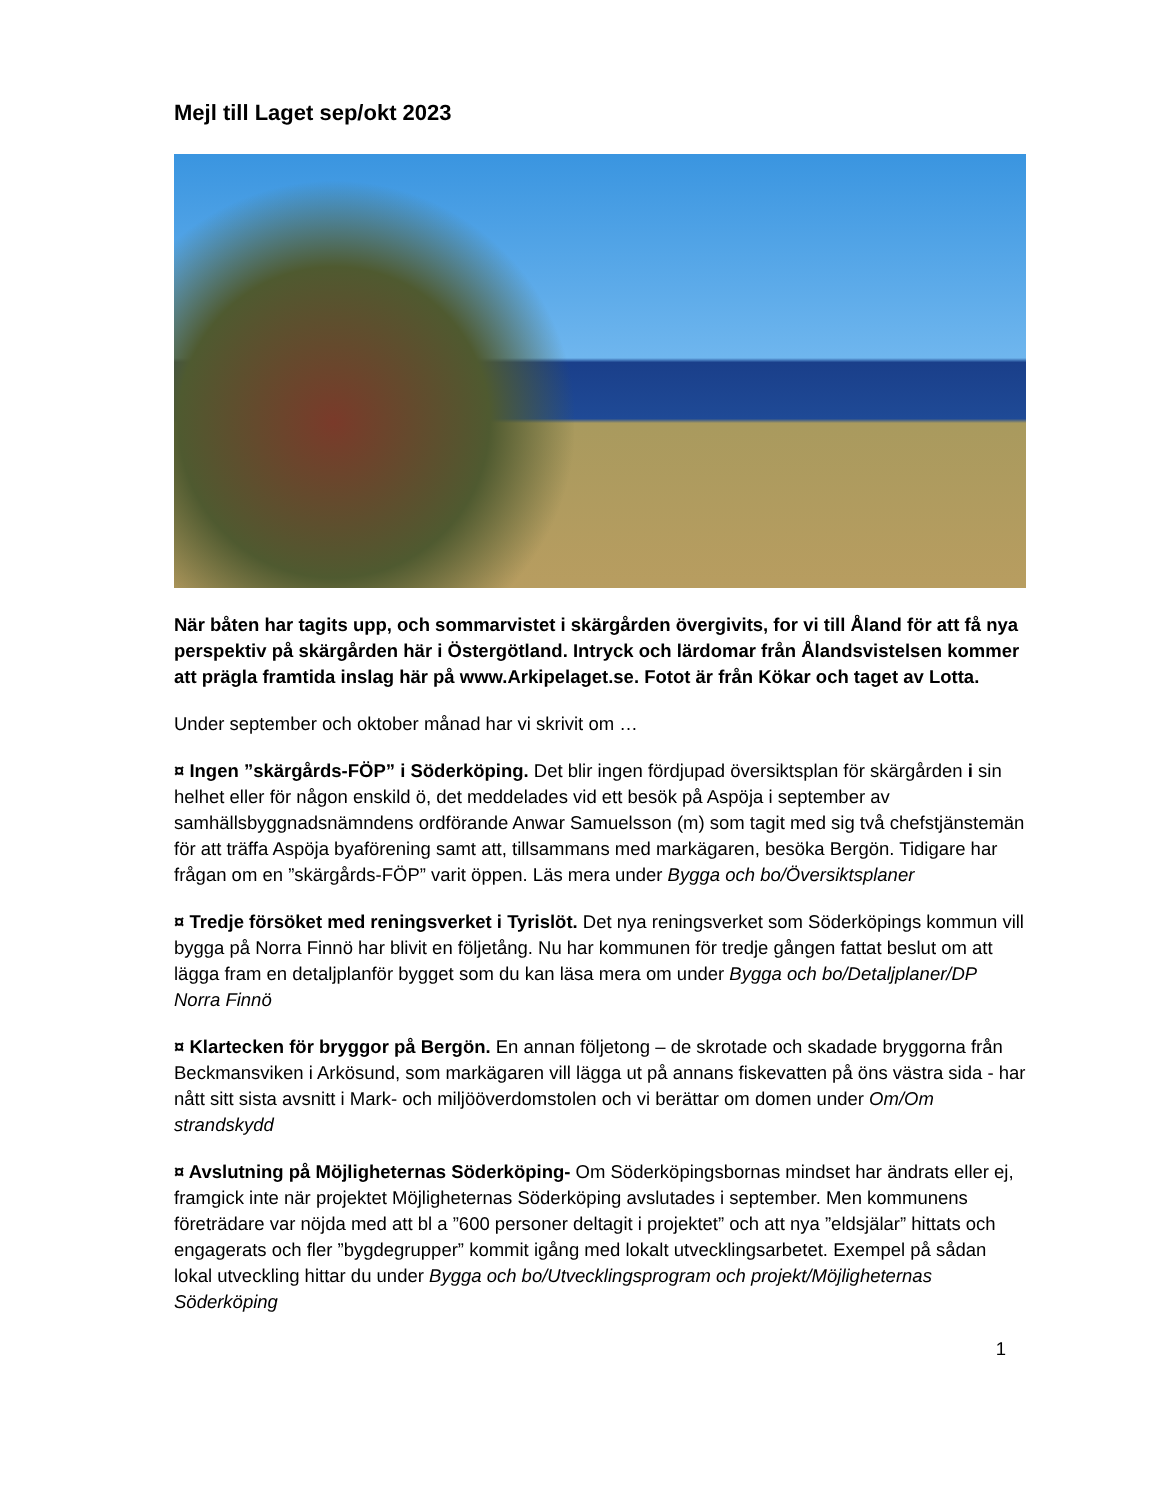Mejl till Laget sep/okt 2023
När båten har tagits upp, och sommarvistet i skärgården övergivits, for vi till Åland för att få nya perspektiv på skärgården här i Östergötland. Intryck och lärdomar från Ålandsvistelsen kommer att prägla framtida inslag här på www.Arkipelaget.se. Fotot är från Kökar och taget av Lotta.
Under september och oktober månad har vi skrivit om …
¤ Ingen ”skärgårds-FÖP” i Söderköping. Det blir ingen fördjupad översiktsplan för skärgården i sin helhet eller för någon enskild ö, det meddelades vid ett besök på Aspöja i september av samhällsbyggnadsnämndens ordförande Anwar Samuelsson (m) som tagit med sig två chefstjänstemän för att träffa Aspöja byaförening samt att, tillsammans med markägaren, besöka Bergön. Tidigare har frågan om en ”skärgårds-FÖP” varit öppen. Läs mera under Bygga och bo/Översiktsplaner
¤ Tredje försöket med reningsverket i Tyrislöt. Det nya reningsverket som Söderköpings kommun vill bygga på Norra Finnö har blivit en följetång. Nu har kommunen för tredje gången fattat beslut om att lägga fram en detaljplanför bygget som du kan läsa mera om under Bygga och bo/Detaljplaner/DP Norra Finnö
¤ Klartecken för bryggor på Bergön. En annan följetong – de skrotade och skadade bryggorna från Beckmansviken i Arkösund, som markägaren vill lägga ut på annans fiskevatten på öns västra sida - har nått sitt sista avsnitt i Mark- och miljööverdomstolen och vi berättar om domen under Om/Om strandskydd
¤ Avslutning på Möjligheternas Söderköping- Om Söderköpingsbornas mindset har ändrats eller ej, framgick inte när projektet Möjligheternas Söderköping avslutades i september. Men kommunens företrädare var nöjda med att bl a ”600 personer deltagit i projektet” och att nya ”eldsjälar” hittats och engagerats och fler ”bygdegrupper” kommit igång med lokalt utvecklingsarbetet. Exempel på sådan lokal utveckling hittar du under Bygga och bo/Utvecklingsprogram och projekt/Möjligheternas Söderköping
1